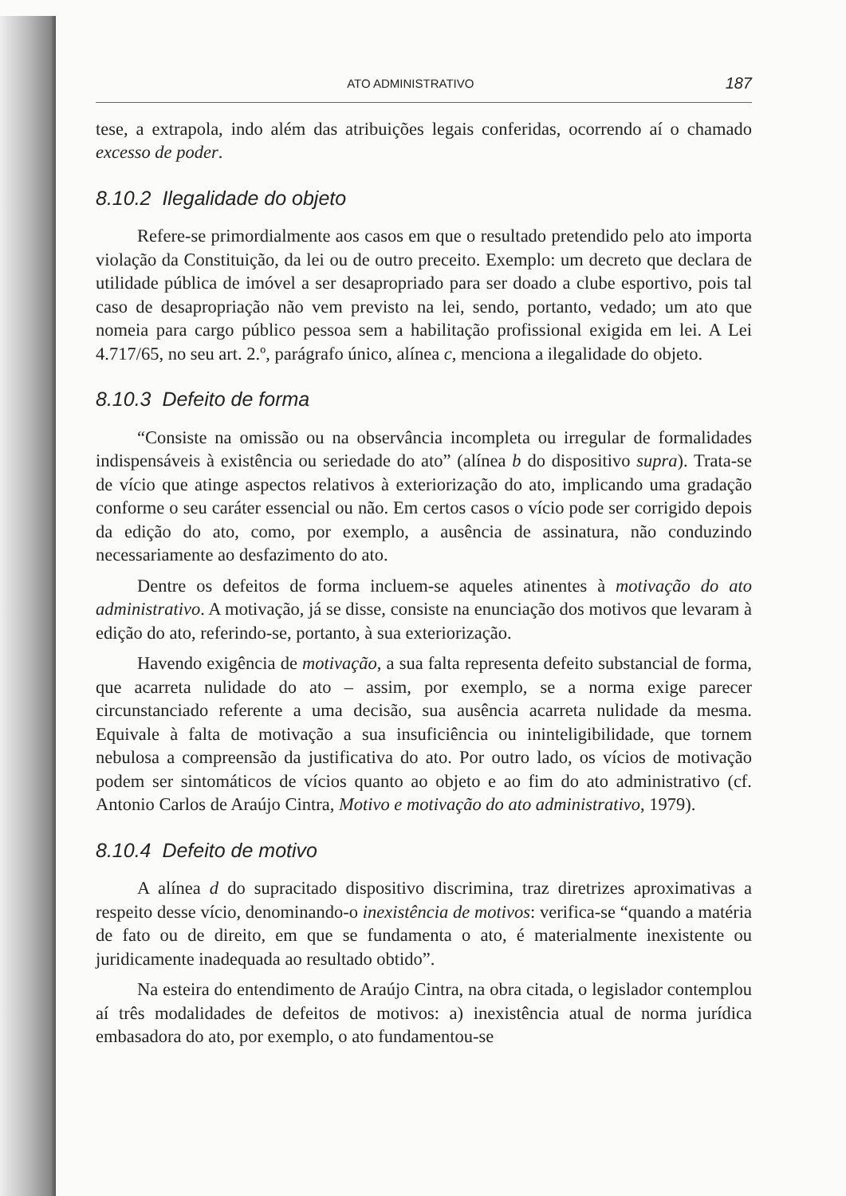ATO ADMINISTRATIVO 187
tese, a extrapola, indo além das atribuições legais conferidas, ocorrendo aí o chamado excesso de poder.
8.10.2 Ilegalidade do objeto
Refere-se primordialmente aos casos em que o resultado pretendido pelo ato importa violação da Constituição, da lei ou de outro preceito. Exemplo: um decreto que declara de utilidade pública de imóvel a ser desapropriado para ser doado a clube esportivo, pois tal caso de desapropriação não vem previsto na lei, sendo, portanto, vedado; um ato que nomeia para cargo público pessoa sem a habilitação profissional exigida em lei. A Lei 4.717/65, no seu art. 2.º, parágrafo único, alínea c, menciona a ilegalidade do objeto.
8.10.3 Defeito de forma
“Consiste na omissão ou na observância incompleta ou irregular de formalidades indispensáveis à existência ou seriedade do ato” (alínea b do dispositivo supra). Trata-se de vício que atinge aspectos relativos à exteriorização do ato, implicando uma gradação conforme o seu caráter essencial ou não. Em certos casos o vício pode ser corrigido depois da edição do ato, como, por exemplo, a ausência de assinatura, não conduzindo necessariamente ao desfazimento do ato.
Dentre os defeitos de forma incluem-se aqueles atinentes à motivação do ato administrativo. A motivação, já se disse, consiste na enunciação dos motivos que levaram à edição do ato, referindo-se, portanto, à sua exteriorização.
Havendo exigência de motivação, a sua falta representa defeito substancial de forma, que acarreta nulidade do ato – assim, por exemplo, se a norma exige parecer circunstanciado referente a uma decisão, sua ausência acarreta nulidade da mesma. Equivale à falta de motivação a sua insuficiência ou ininteligibilidade, que tornem nebulosa a compreensão da justificativa do ato. Por outro lado, os vícios de motivação podem ser sintomáticos de vícios quanto ao objeto e ao fim do ato administrativo (cf. Antonio Carlos de Araújo Cintra, Motivo e motivação do ato administrativo, 1979).
8.10.4 Defeito de motivo
A alínea d do supracitado dispositivo discrimina, traz diretrizes aproximativas a respeito desse vício, denominando-o inexistência de motivos: verifica-se “quando a matéria de fato ou de direito, em que se fundamenta o ato, é materialmente inexistente ou juridicamente inadequada ao resultado obtido”.
Na esteira do entendimento de Araújo Cintra, na obra citada, o legislador contemplou aí três modalidades de defeitos de motivos: a) inexistência atual de norma jurídica embasadora do ato, por exemplo, o ato fundamentou-se